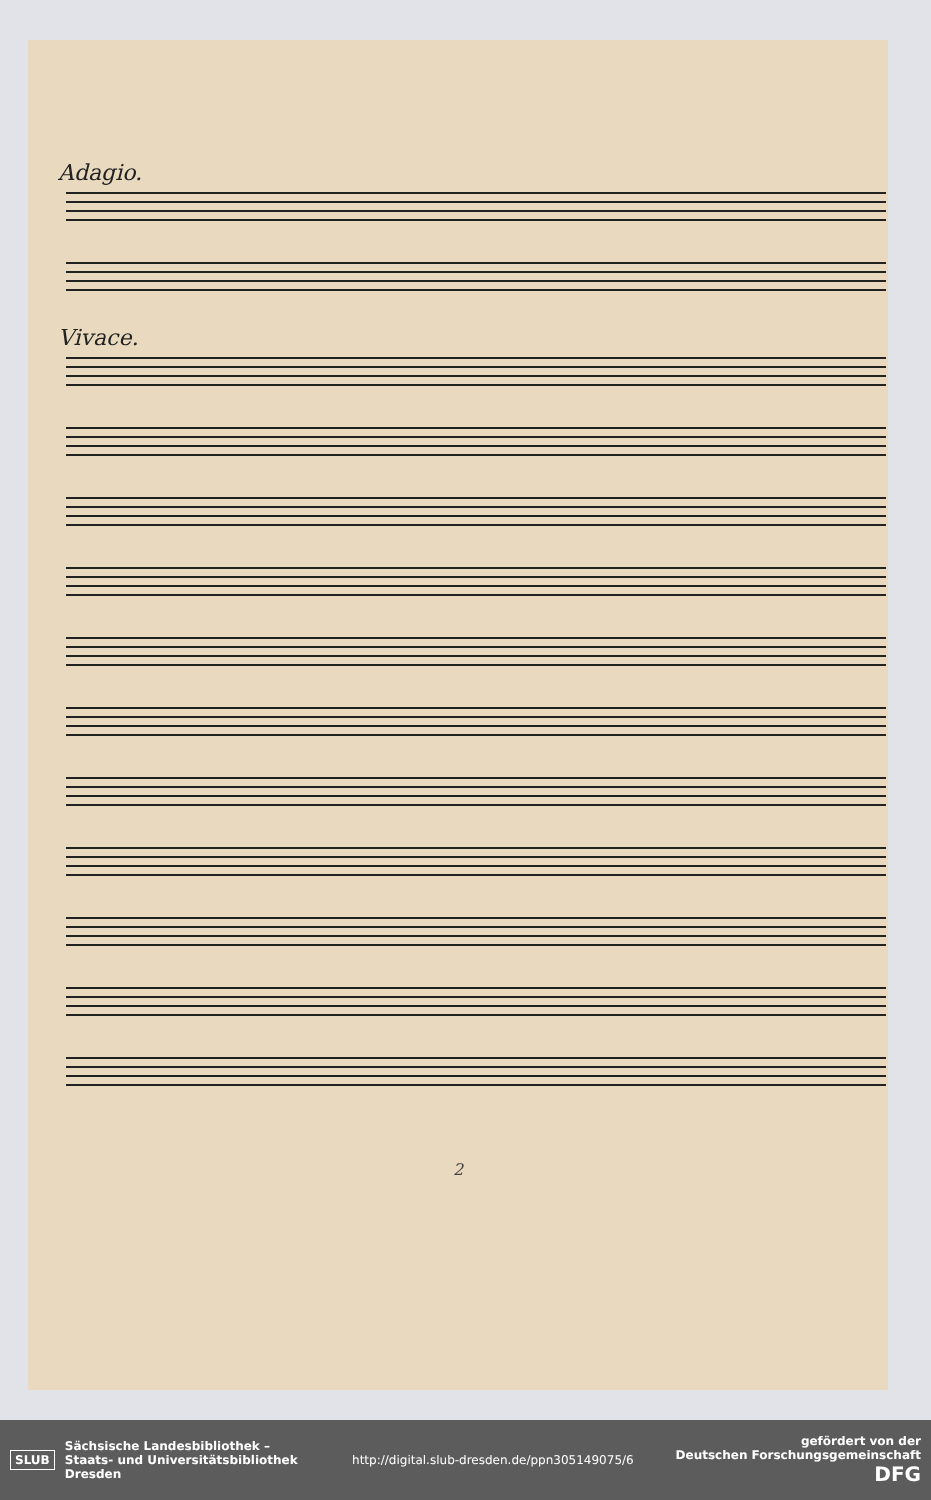Adagio.
Vivace.
2
SLUB
Sächsische Landesbibliothek –
Staats- und Universitätsbibliothek Dresden
http://digital.slub-dresden.de/ppn305149075/6
gefördert von der
Deutschen Forschungsgemeinschaft DFG